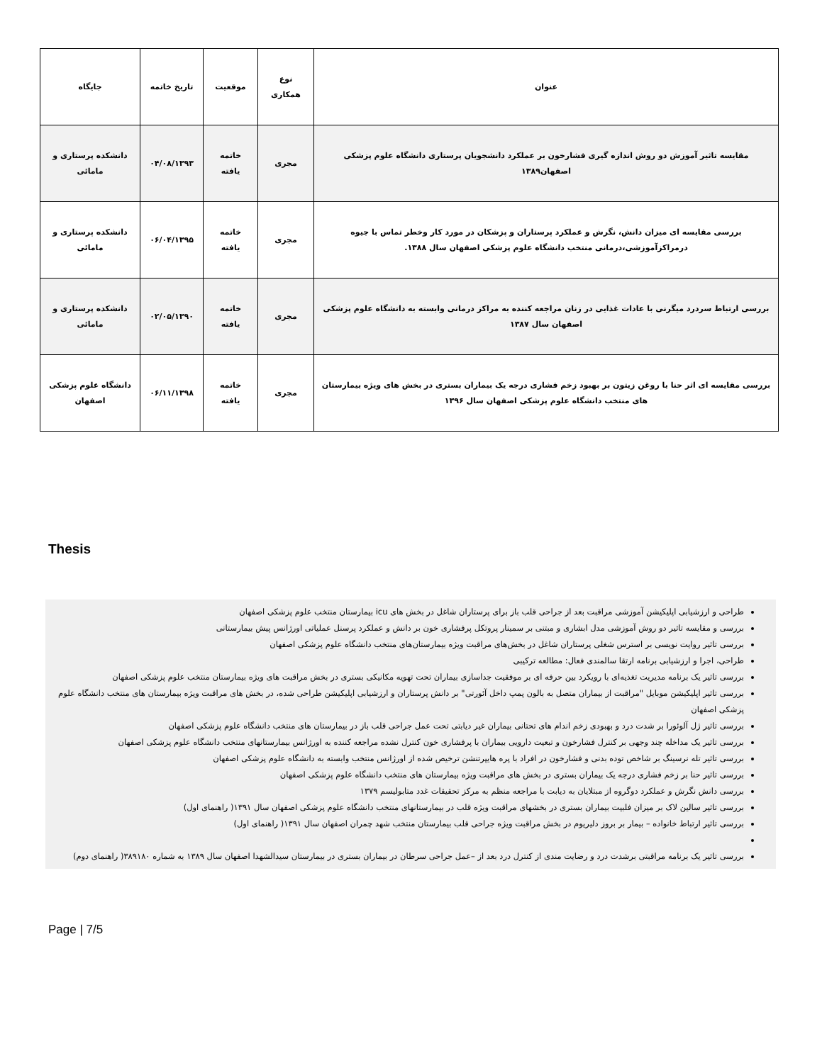| عنوان | نوع همکاری | موقعیت | تاریخ خاتمه | جایگاه |
| --- | --- | --- | --- | --- |
| مقایسه تاثیر آموزش دو روش اندازه گیری فشارخون بر عملکرد دانشجویان پرستاری دانشگاه علوم پزشکی اصفهان۱۳۸۹ | مجری | خاتمه یافته | ۰۴/۰۸/۱۳۹۳ | دانشکده پرستاری و مامائی |
| بررسی مقایسه ای میزان دانش، نگرش و عملکرد پرستاران و پزشکان در مورد کار وخطر تماس با جیوه درمراکزآموزشی،درمانی منتخب دانشگاه علوم پزشکی اصفهان سال ۱۳۸۸. | مجری | خاتمه یافته | ۰۶/۰۴/۱۳۹۵ | دانشکده پرستاری و مامائی |
| بررسی ارتباط سردرد میگرنی با عادات غذایی در زنان مراجعه کننده به مراکز درمانی وابسته به دانشگاه علوم پزشکی اصفهان سال ۱۳۸۷ | مجری | خاتمه یافته | ۰۲/۰۵/۱۳۹۰ | دانشکده پرستاری و مامائی |
| بررسی مقایسه ای اثر حنا با روغن زیتون بر بهبود زخم فشاری درجه یک بیماران بستری در بخش های ویژه بیمارستان های منتخب دانشگاه علوم پزشکی اصفهان سال ۱۳۹۶ | مجری | خاتمه یافته | ۰۶/۱۱/۱۳۹۸ | دانشگاه علوم پزشکی اصفهان |
Thesis
طراحی و ارزشیابی اپلیکیشن آموزشی مراقبت بعد از جراحی قلب باز برای پرستاران شاغل در بخش های icu بیمارستان منتخب علوم پزشکی اصفهان
بررسی و مقایسه تاثیر دو روش آموزشی مدل ابشاری و مبتنی بر سمینار پروتکل پرفشاری خون بر دانش و عملکرد پرسنل عملیاتی اورژانس پیش بیمارستانی
بررسی تاثیر روایت نویسی بر استرس شغلی پرستاران شاغل در بخش‌های مراقبت ویژه بیمارستان‌های منتخب دانشگاه علوم پزشکی اصفهان
طراحی، اجرا و ارزشیابی برنامه ارتقا سالمندی فعال: مطالعه ترکیبی
بررسی تاثیر یک برنامه مدیریت تغذیه‌ای با رویکرد بین حرفه ای بر موفقیت جداسازی بیماران تحت تهویه مکانیکی بستری در بخش مراقبت های ویژه بیمارستان منتخب علوم پزشکی اصفهان
بررسی تاثیر اپلیکیشن موبایل "مراقبت از بیماران متصل به بالون پمپ داخل آئورتی" بر دانش پرستاران و ارزشیابی اپلیکیشن طراحی شده، در بخش های مراقبت ویژه بیمارستان های منتخب دانشگاه علوم پزشکی اصفهان
بررسی تاثیر ژل آلوئورا بر شدت درد و بهبودی زخم اندام های تحتانی بیماران غیر دیابتی تحت عمل جراحی قلب باز در بیمارستان های منتخب دانشگاه علوم پزشکی اصفهان
بررسی تاثیر یک مداخله چند وجهی بر کنترل فشارخون و تبعیت دارویی بیماران با پرفشاری خون کنترل نشده مراجعه کننده به اورژانس بیمارستانهای منتخب دانشگاه علوم پزشکی اصفهان
بررسی تاثیر تله نرسینگ بر شاخص توده بدنی و فشارخون در افراد با پره هایپرتنشن ترخیص شده از اورژانس منتخب وابسته به دانشگاه علوم پزشکی اصفهان
بررسی تاثیر حنا بر زخم فشاری درجه یک بیماران بستری در بخش های مراقبت ویژه بیمارستان های منتخب دانشگاه علوم پزشکی اصفهان
بررسی دانش نگرش و عملکرد دوگروه از مبتلایان به دیابت با مراجعه منظم به مرکز تحقیقات غدد متابولیسم ۱۳۷۹
بررسی تاثیر سالین لاک بر میزان فلبیت بیماران بستری در بخشهای مراقبت ویژه قلب در بیمارستانهای منتخب دانشگاه علوم پزشکی اصفهان سال ۱۳۹۱( راهنمای اول)
بررسی تاثیر ارتباط خانواده – بیمار بر بروز دلیریوم در بخش مراقبت ویژه جراحی قلب بیمارستان منتخب شهد چمران اصفهان سال ۱۳۹۱( راهنمای اول)
بررسی تاثیر یک برنامه مراقبتی برشدت درد و رضایت مندی از کنترل درد بعد از –عمل جراحی سرطان در بیماران بستری در بیمارستان سیدالشهدا اصفهان سال ۱۳۸۹ به شماره ۳۸۹۱۸۰( راهنمای دوم)
Page | 7/5